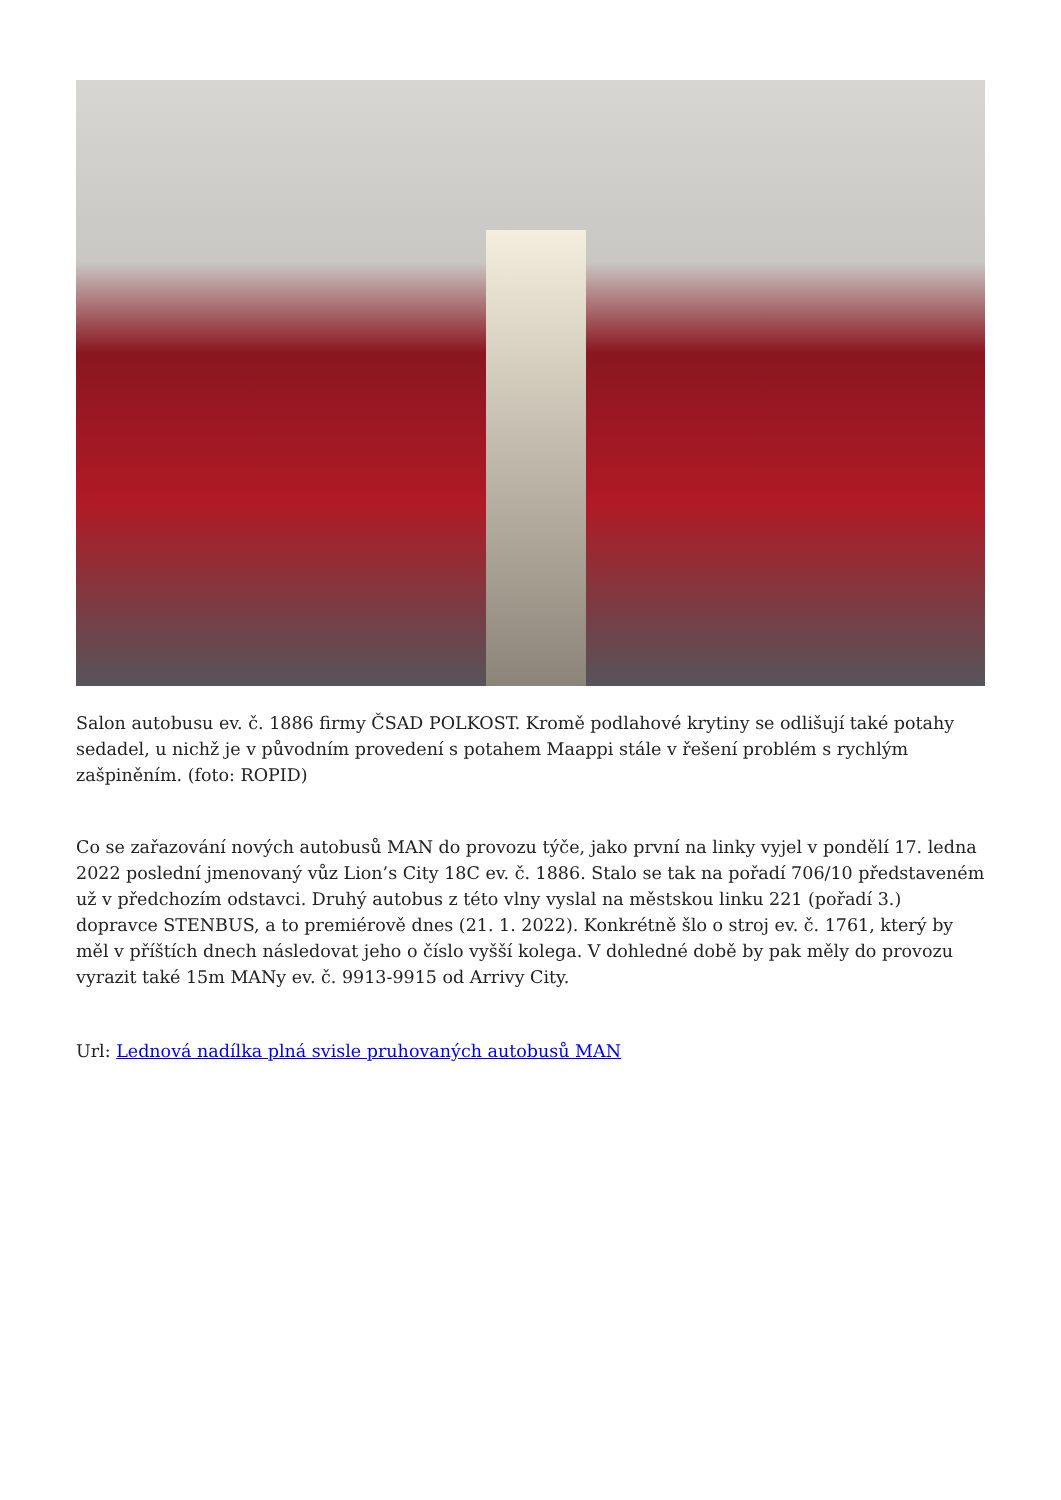Salon autobusu ev. č. 1886 firmy ČSAD POLKOST. Kromě podlahové krytiny se odlišují také potahy sedadel, u nichž je v původním provedení s potahem Maappi stále v řešení problém s rychlým zašpiněním. (foto: ROPID)
Co se zařazování nových autobusů MAN do provozu týče, jako první na linky vyjel v pondělí 17. ledna 2022 poslední jmenovaný vůz Lion’s City 18C ev. č. 1886. Stalo se tak na pořadí 706/10 představeném už v předchozím odstavci. Druhý autobus z této vlny vyslal na městskou linku 221 (pořadí 3.) dopravce STENBUS, a to premiérově dnes (21. 1. 2022). Konkrétně šlo o stroj ev. č. 1761, který by měl v příštích dnech následovat jeho o číslo vyšší kolega. V dohledné době by pak měly do provozu vyrazit také 15m MANy ev. č. 9913-9915 od Arrivy City.
Url: Lednová nadílka plná svisle pruhovaných autobusů MAN